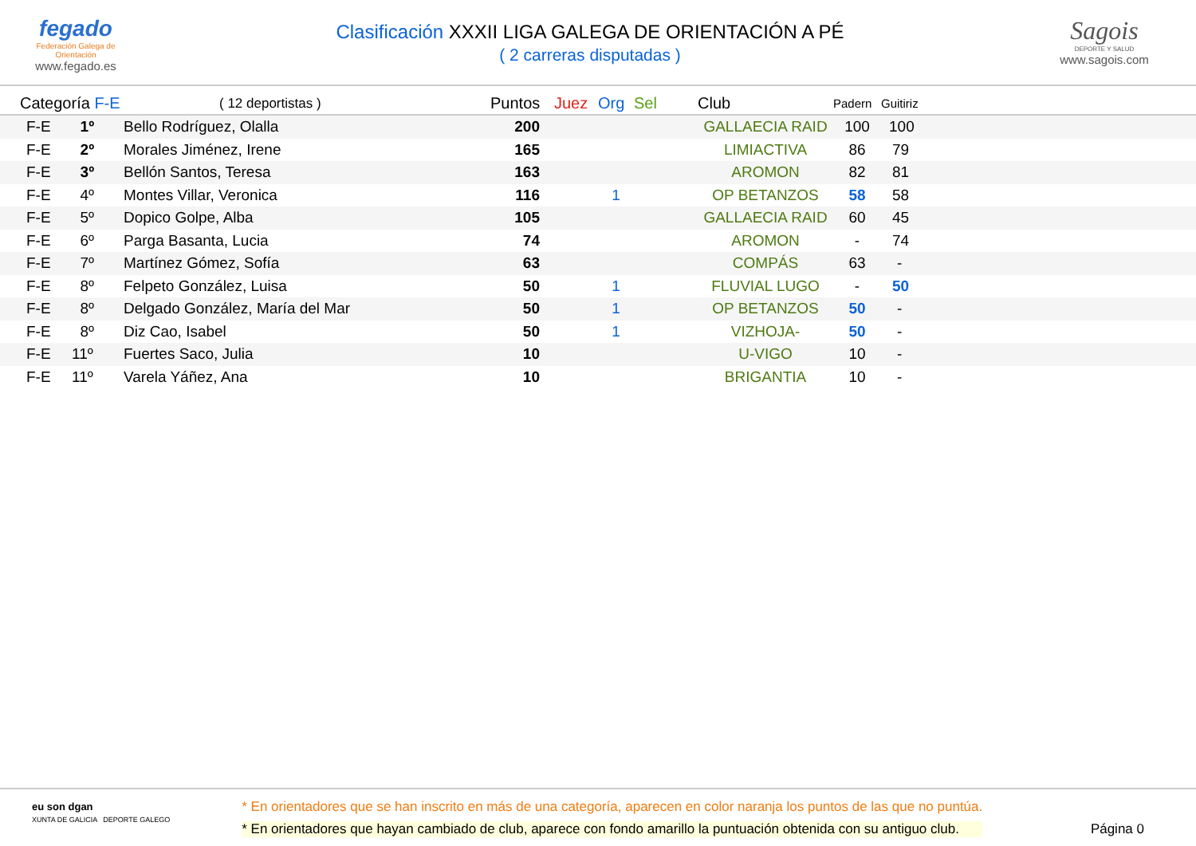fegado
Federación Galega de Orientación
www.fegado.es
Clasificación XXXII LIGA GALEGA DE ORIENTACIÓN A PÉ
( 2 carreras disputadas )
Sagois
DEPORTE Y SALUD
www.sagois.com
| Categoría F-E | ( 12 deportistas ) | Puntos | Juez | Org | Sel | Club | Padern | Guitiriz |
| --- | --- | --- | --- | --- | --- | --- | --- | --- |
| F-E 1º | Bello Rodríguez, Olalla | 200 | | | | GALLAECIA RAID | 100 | 100 |
| F-E 2º | Morales Jiménez, Irene | 165 | | | | LIMIACTIVA | 86 | 79 |
| F-E 3º | Bellón Santos, Teresa | 163 | | | | AROMON | 82 | 81 |
| F-E 4º | Montes Villar, Veronica | 116 | | 1 | | OP BETANZOS | 58 | 58 |
| F-E 5º | Dopico Golpe, Alba | 105 | | | | GALLAECIA RAID | 60 | 45 |
| F-E 6º | Parga Basanta, Lucia | 74 | | | | AROMON | - | 74 |
| F-E 7º | Martínez Gómez, Sofía | 63 | | | | COMPÁS | 63 | - |
| F-E 8º | Felpeto González, Luisa | 50 | | 1 | | FLUVIAL LUGO | - | 50 |
| F-E 8º | Delgado González, María del Mar | 50 | | 1 | | OP BETANZOS | 50 | - |
| F-E 8º | Diz Cao, Isabel | 50 | | 1 | | VIZHOJA- | 50 | - |
| F-E 11º | Fuertes Saco, Julia | 10 | | | | U-VIGO | 10 | - |
| F-E 11º | Varela Yáñez, Ana | 10 | | | | BRIGANTIA | 10 | - |
eu son dgan
XUNTA DE GALICIA DEPORTE GALEGO
* En orientadores que se han inscrito en más de una categoría, aparecen en color naranja los puntos de las que no puntúa.
* En orientadores que hayan cambiado de club, aparece con fondo amarillo la puntuación obtenida con su antiguo club.
Página 0